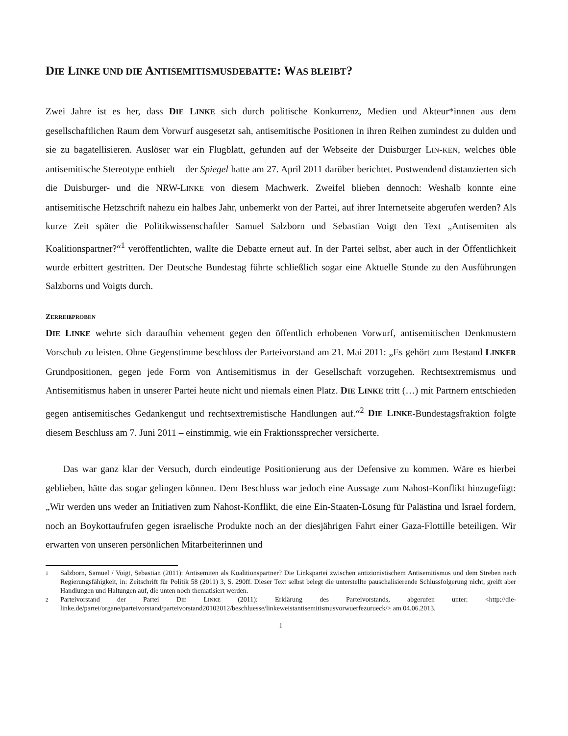DIE LINKE UND DIE ANTISEMITISMUSDEBATTE: WAS BLEIBT?
Zwei Jahre ist es her, dass DIE LINKE sich durch politische Konkurrenz, Medien und Akteur*innen aus dem gesellschaftlichen Raum dem Vorwurf ausgesetzt sah, antisemitische Positionen in ihren Reihen zumindest zu dulden und sie zu bagatellisieren. Auslöser war ein Flugblatt, gefunden auf der Webseite der Duisburger LIN-KEN, welches üble antisemitische Stereotype enthielt – der Spiegel hatte am 27. April 2011 darüber berichtet. Postwendend distanzierten sich die Duisburger- und die NRW-LINKE von diesem Machwerk. Zweifel blieben dennoch: Weshalb konnte eine antisemitische Hetzschrift nahezu ein halbes Jahr, unbemerkt von der Partei, auf ihrer Internetseite abgerufen werden? Als kurze Zeit später die Politikwissenschaftler Samuel Salzborn und Sebastian Voigt den Text „Antisemiten als Koalitionspartner?“<sup>1</sup> veröffentlichten, wallte die Debatte erneut auf. In der Partei selbst, aber auch in der Öffentlichkeit wurde erbittert gestritten. Der Deutsche Bundestag führte schließlich sogar eine Aktuelle Stunde zu den Ausführungen Salzborns und Voigts durch.
ZERREIßPROBEN
DIE LINKE wehrte sich daraufhin vehement gegen den öffentlich erhobenen Vorwurf, antisemitischen Denkmustern Vorschub zu leisten. Ohne Gegenstimme beschloss der Parteivorstand am 21. Mai 2011: „Es gehört zum Bestand LINKER Grundpositionen, gegen jede Form von Antisemitismus in der Gesellschaft vorzugehen. Rechtsextremismus und Antisemitismus haben in unserer Partei heute nicht und niemals einen Platz. DIE LINKE tritt (…) mit Partnern entschieden gegen antisemitisches Gedankengut und rechtsextremistische Handlungen auf.“<sup>2</sup> DIE LINKE-Bundestagsfraktion folgte diesem Beschluss am 7. Juni 2011 – einstimmig, wie ein Fraktionssprecher versicherte.
Das war ganz klar der Versuch, durch eindeutige Positionierung aus der Defensive zu kommen. Wäre es hierbei geblieben, hätte das sogar gelingen können. Dem Beschluss war jedoch eine Aussage zum Nahost-Konflikt hinzugefügt: „Wir werden uns weder an Initiativen zum Nahost-Konflikt, die eine Ein-Staaten-Lösung für Palästina und Israel fordern, noch an Boykottaufrufen gegen israelische Produkte noch an der diesjährigen Fahrt einer Gaza-Flottille beteiligen. Wir erwarten von unseren persönlichen Mitarbeiterinnen und
1 Salzborn, Samuel / Voigt, Sebastian (2011): Antisemiten als Koalitionspartner? Die Linkspartei zwischen antizionistischem Antisemitismus und dem Streben nach Regierungsfähigkeit, in: Zeitschrift für Politik 58 (2011) 3, S. 290ff. Dieser Text selbst belegt die unterstellte pauschalisierende Schlussfolgerung nicht, greift aber Handlungen und Haltungen auf, die unten noch thematisiert werden.
2 Parteivorstand der Partei DIE LINKE (2011): Erklärung des Parteivorstands, abgerufen unter: <http://die-linke.de/partei/organe/parteivorstand/parteivorstand20102012/beschluesse/linkeweistantisemitismusvorwuerfezurueck/> am 04.06.2013.
1